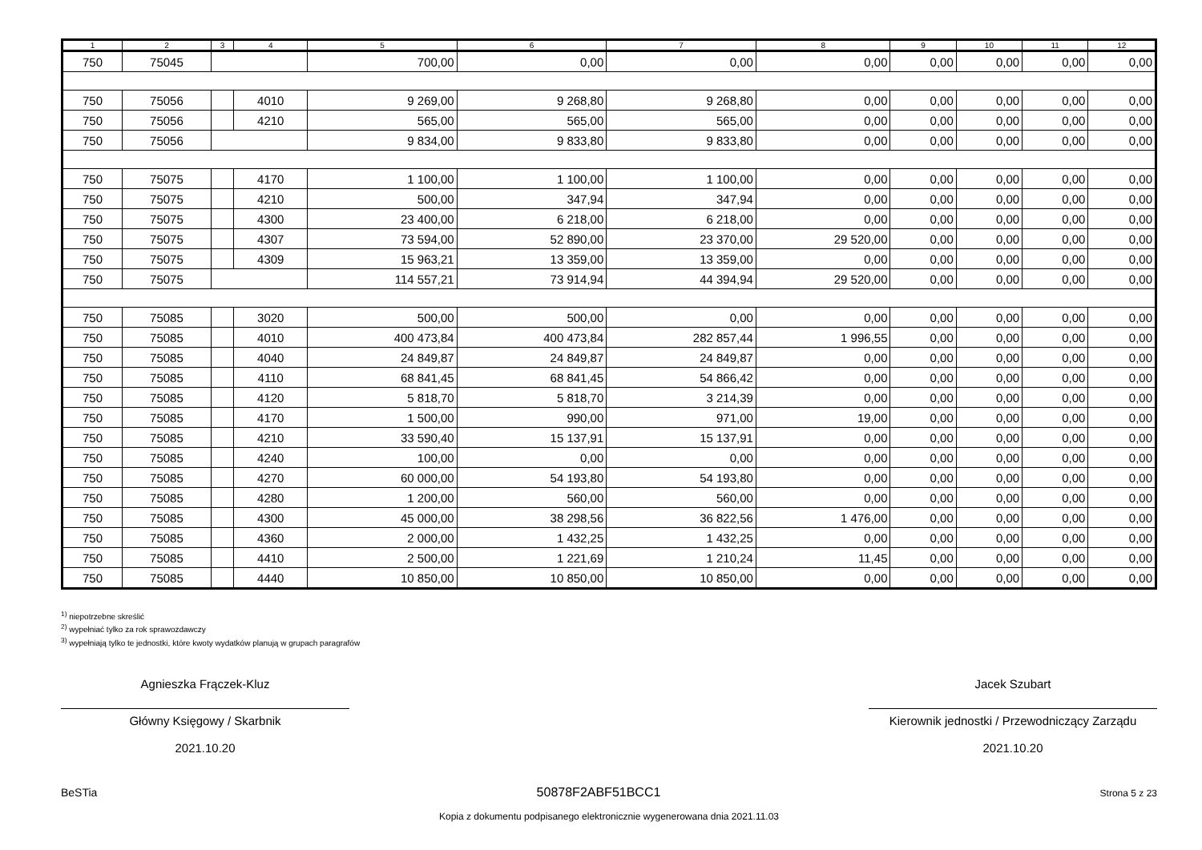| 1 | 2 | 3 | 4 | 5 | 6 | 7 | 8 | 9 | 10 | 11 | 12 |
| --- | --- | --- | --- | --- | --- | --- | --- | --- | --- | --- | --- |
| 750 | 75045 | | | 700,00 | 0,00 | 0,00 | 0,00 | 0,00 | 0,00 | 0,00 | 0,00 |
| 750 | 75056 | | 4010 | 9 269,00 | 9 268,80 | 9 268,80 | 0,00 | 0,00 | 0,00 | 0,00 | 0,00 |
| 750 | 75056 | | 4210 | 565,00 | 565,00 | 565,00 | 0,00 | 0,00 | 0,00 | 0,00 | 0,00 |
| 750 | 75056 | | | 9 834,00 | 9 833,80 | 9 833,80 | 0,00 | 0,00 | 0,00 | 0,00 | 0,00 |
| 750 | 75075 | | 4170 | 1 100,00 | 1 100,00 | 1 100,00 | 0,00 | 0,00 | 0,00 | 0,00 | 0,00 |
| 750 | 75075 | | 4210 | 500,00 | 347,94 | 347,94 | 0,00 | 0,00 | 0,00 | 0,00 | 0,00 |
| 750 | 75075 | | 4300 | 23 400,00 | 6 218,00 | 6 218,00 | 0,00 | 0,00 | 0,00 | 0,00 | 0,00 |
| 750 | 75075 | | 4307 | 73 594,00 | 52 890,00 | 23 370,00 | 29 520,00 | 0,00 | 0,00 | 0,00 | 0,00 |
| 750 | 75075 | | 4309 | 15 963,21 | 13 359,00 | 13 359,00 | 0,00 | 0,00 | 0,00 | 0,00 | 0,00 |
| 750 | 75075 | | | 114 557,21 | 73 914,94 | 44 394,94 | 29 520,00 | 0,00 | 0,00 | 0,00 | 0,00 |
| 750 | 75085 | | 3020 | 500,00 | 500,00 | 0,00 | 0,00 | 0,00 | 0,00 | 0,00 | 0,00 |
| 750 | 75085 | | 4010 | 400 473,84 | 400 473,84 | 282 857,44 | 1 996,55 | 0,00 | 0,00 | 0,00 | 0,00 |
| 750 | 75085 | | 4040 | 24 849,87 | 24 849,87 | 24 849,87 | 0,00 | 0,00 | 0,00 | 0,00 | 0,00 |
| 750 | 75085 | | 4110 | 68 841,45 | 68 841,45 | 54 866,42 | 0,00 | 0,00 | 0,00 | 0,00 | 0,00 |
| 750 | 75085 | | 4120 | 5 818,70 | 5 818,70 | 3 214,39 | 0,00 | 0,00 | 0,00 | 0,00 | 0,00 |
| 750 | 75085 | | 4170 | 1 500,00 | 990,00 | 971,00 | 19,00 | 0,00 | 0,00 | 0,00 | 0,00 |
| 750 | 75085 | | 4210 | 33 590,40 | 15 137,91 | 15 137,91 | 0,00 | 0,00 | 0,00 | 0,00 | 0,00 |
| 750 | 75085 | | 4240 | 100,00 | 0,00 | 0,00 | 0,00 | 0,00 | 0,00 | 0,00 | 0,00 |
| 750 | 75085 | | 4270 | 60 000,00 | 54 193,80 | 54 193,80 | 0,00 | 0,00 | 0,00 | 0,00 | 0,00 |
| 750 | 75085 | | 4280 | 1 200,00 | 560,00 | 560,00 | 0,00 | 0,00 | 0,00 | 0,00 | 0,00 |
| 750 | 75085 | | 4300 | 45 000,00 | 38 298,56 | 36 822,56 | 1 476,00 | 0,00 | 0,00 | 0,00 | 0,00 |
| 750 | 75085 | | 4360 | 2 000,00 | 1 432,25 | 1 432,25 | 0,00 | 0,00 | 0,00 | 0,00 | 0,00 |
| 750 | 75085 | | 4410 | 2 500,00 | 1 221,69 | 1 210,24 | 11,45 | 0,00 | 0,00 | 0,00 | 0,00 |
| 750 | 75085 | | 4440 | 10 850,00 | 10 850,00 | 10 850,00 | 0,00 | 0,00 | 0,00 | 0,00 | 0,00 |
<sup>1)</sup> niepotrzebne skreślić
<sup>2)</sup> wypełniać tylko za rok sprawozdawczy
<sup>3)</sup> wypełniają tylko te jednostki, które kwoty wydatków planują w grupach paragrafów
Agnieszka Frączek-Kluz
Główny Księgowy / Skarbnik
2021.10.20
Jacek Szubart
Kierownik jednostki / Przewodniczący Zarządu
2021.10.20
BeSTia 50878F2ABF51BCC1 Strona 5 z 23
Kopia z dokumentu podpisanego elektronicznie wygenerowana dnia 2021.11.03